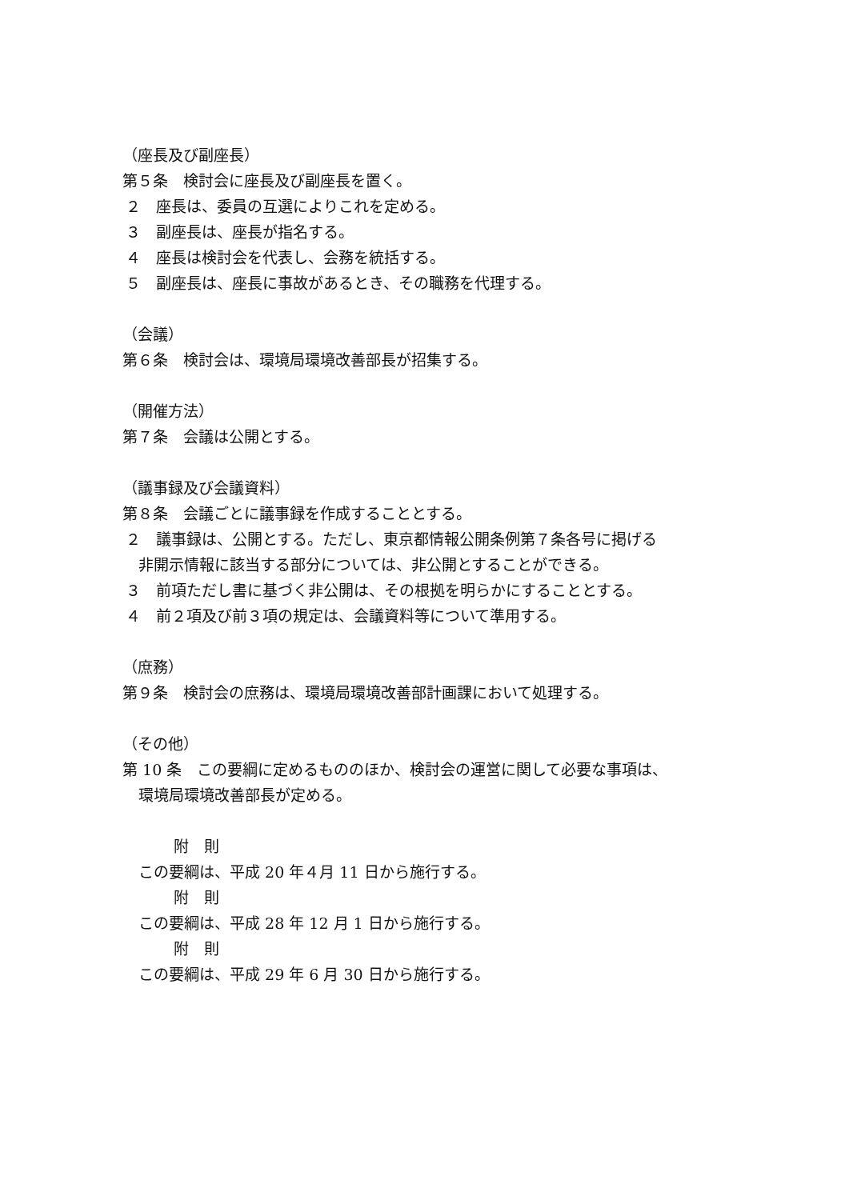（座長及び副座長）
第５条　検討会に座長及び副座長を置く。
２　座長は、委員の互選によりこれを定める。
３　副座長は、座長が指名する。
４　座長は検討会を代表し、会務を統括する。
５　副座長は、座長に事故があるとき、その職務を代理する。
（会議）
第６条　検討会は、環境局環境改善部長が招集する。
（開催方法）
第７条　会議は公開とする。
（議事録及び会議資料）
第８条　会議ごとに議事録を作成することとする。
２　議事録は、公開とする。ただし、東京都情報公開条例第７条各号に掲げる
非開示情報に該当する部分については、非公開とすることができる。
３　前項ただし書に基づく非公開は、その根拠を明らかにすることとする。
４　前２項及び前３項の規定は、会議資料等について準用する。
（庶務）
第９条　検討会の庶務は、環境局環境改善部計画課において処理する。
（その他）
第 10 条　この要綱に定めるもののほか、検討会の運営に関して必要な事項は、
環境局環境改善部長が定める。
附　則
この要綱は、平成 20 年４月 11 日から施行する。
附　則
この要綱は、平成 28 年 12 月 1 日から施行する。
附　則
この要綱は、平成 29 年 6 月 30 日から施行する。